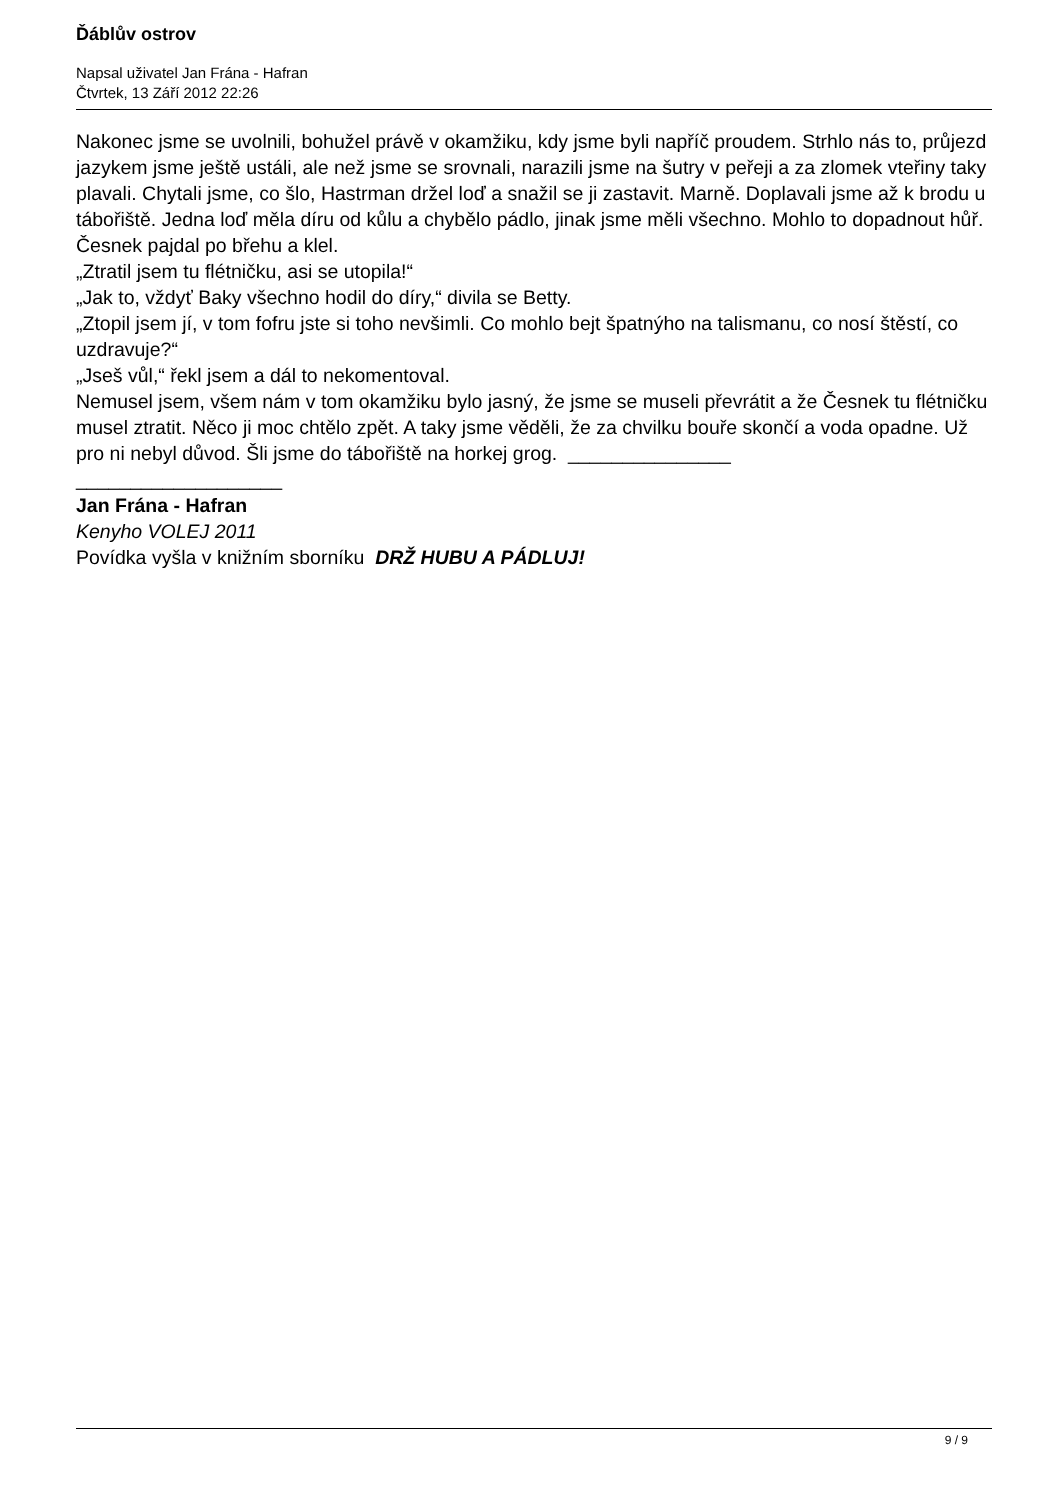Ďáblův ostrov
Napsal uživatel Jan Frána - Hafran
Čtvrtek, 13 Září 2012 22:26
Nakonec jsme se uvolnili, bohužel právě v okamžiku, kdy jsme byli napříč proudem. Strhlo nás to, průjezd jazykem jsme ještě ustáli, ale než jsme se srovnali, narazili jsme na šutry v peřeji a za zlomek vteřiny taky plavali. Chytali jsme, co šlo, Hastrman držel loď a snažil se ji zastavit. Marně. Doplavali jsme až k brodu u tábořiště. Jedna loď měla díru od kůlu a chybělo pádlo, jinak jsme měli všechno. Mohlo to dopadnout hůř. Česnek pajdal po břehu a klel.
„Ztratil jsem tu flétničku, asi se utopila!“
„Jak to, vždyť Baky všechno hodil do díry,“ divila se Betty.
„Ztopil jsem jí, v tom fofru jste si toho nevšimli. Co mohlo bejt špatnýho na talismanu, co nosí štěstí, co uzdravuje?“
„Jseš vůl,“ řekl jsem a dál to nekomentoval.
Nemusel jsem, všem nám v tom okamžiku bylo jasný, že jsme se museli převrátit a že Česnek tu flétničku musel ztratit. Něco ji moc chtělo zpět. A taky jsme věděli, že za chvilku bouře skončí a voda opadne. Už pro ni nebyl důvod. Šli jsme do tábořiště na horkej grog. _______________
___________________
Jan Frána - Hafran
Kenyho VOLEJ 2011
Povídka vyšla v knižním sborníku DRŽ HUBU A PÁDLUJ!
9 / 9